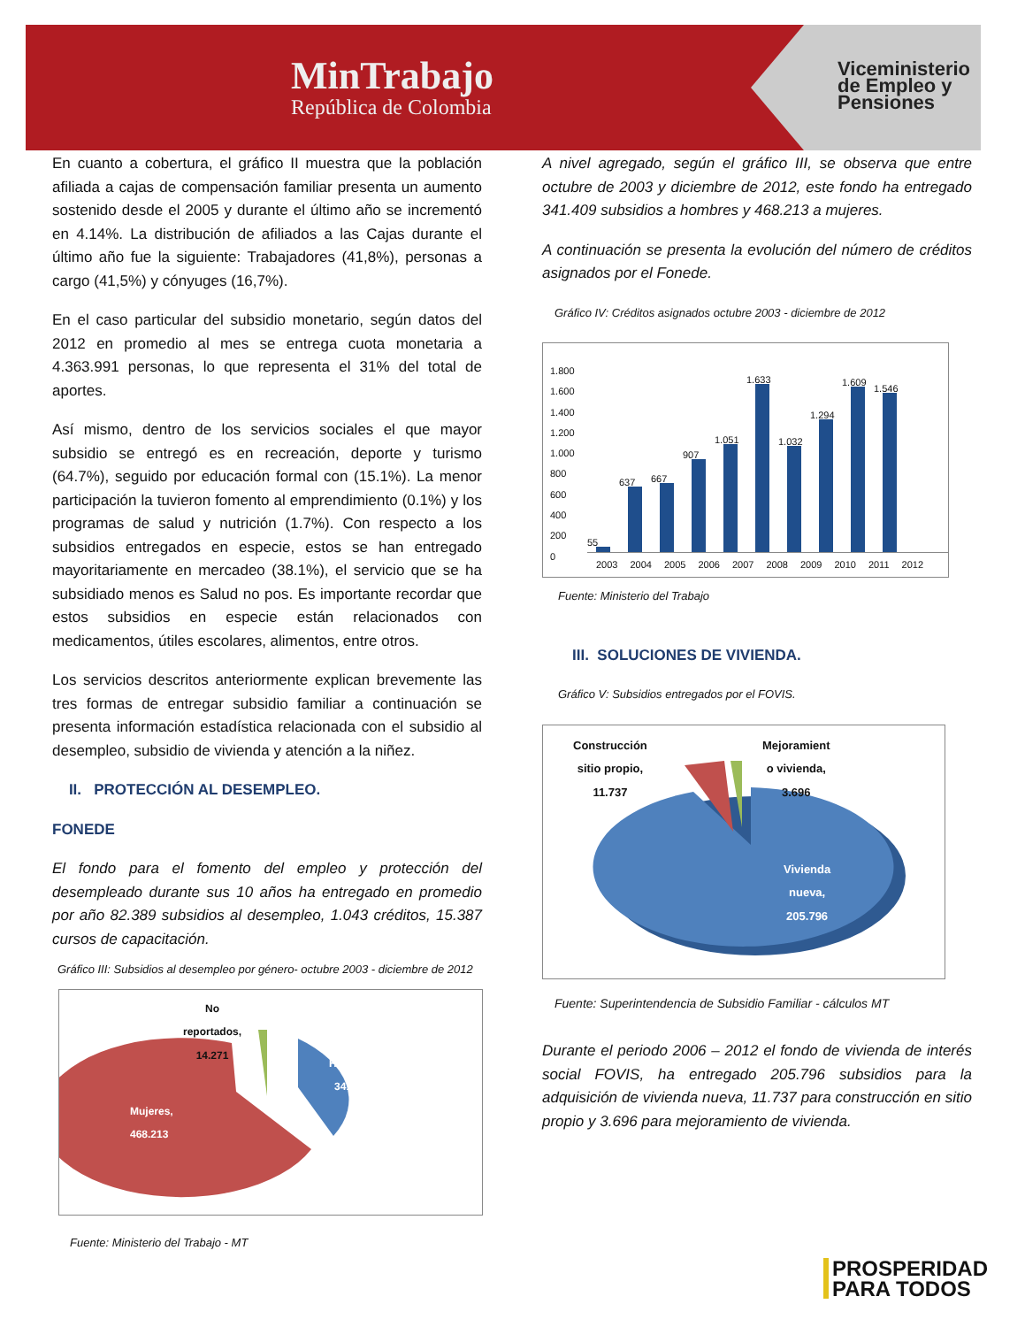MinTrabajo
República de Colombia
Viceministerio
de Empleo y
Pensiones
En cuanto a cobertura, el gráfico II muestra que la población afiliada a cajas de compensación familiar presenta un aumento sostenido desde el 2005 y durante el último año se incrementó en 4.14%. La distribución de afiliados a las Cajas durante el último año fue la siguiente: Trabajadores (41,8%), personas a cargo (41,5%) y cónyuges (16,7%).
En el caso particular del subsidio monetario, según datos del 2012 en promedio al mes se entrega cuota monetaria a 4.363.991 personas, lo que representa el 31% del total de aportes.
Así mismo, dentro de los servicios sociales el que mayor subsidio se entregó es en recreación, deporte y turismo (64.7%), seguido por educación formal con (15.1%). La menor participación la tuvieron fomento al emprendimiento (0.1%) y los programas de salud y nutrición (1.7%). Con respecto a los subsidios entregados en especie, estos se han entregado mayoritariamente en mercadeo (38.1%), el servicio que se ha subsidiado menos es Salud no pos. Es importante recordar que estos subsidios en especie están relacionados con medicamentos, útiles escolares, alimentos, entre otros.
Los servicios descritos anteriormente explican brevemente las tres formas de entregar subsidio familiar a continuación se presenta información estadística relacionada con el subsidio al desempleo, subsidio de vivienda y atención a la niñez.
II. PROTECCIÓN AL DESEMPLEO.
FONEDE
El fondo para el fomento del empleo y protección del desempleado durante sus 10 años ha entregado en promedio por año 82.389 subsidios al desempleo, 1.043 créditos, 15.387 cursos de capacitación.
Gráfico III: Subsidios al desempleo por género- octubre 2003 - diciembre de 2012
No
reportados,
14.271
Hombres,
341.409
Mujeres,
468.213
Fuente: Ministerio del Trabajo - MT
A nivel agregado, según el gráfico III, se observa que entre octubre de 2003 y diciembre de 2012, este fondo ha entregado 341.409 subsidios a hombres y 468.213 a mujeres.
A continuación se presenta la evolución del número de créditos asignados por el Fonede.
Gráfico IV: Créditos asignados octubre 2003 - diciembre de 2012
1.800
1.600
1.400
1.200
1.000
800
600
400
200
0
55
637
667
907
1.051
1.633
1.032
1.294
1.609
1.546
2003 2004 2005 2006 2007 2008 2009 2010 2011 2012
Fuente: Ministerio del Trabajo
III. SOLUCIONES DE VIVIENDA.
Gráfico V: Subsidios entregados por el FOVIS.
Construcción
sitio propio,
11.737
Mejoramient
o vivienda,
3.696
Vivienda
nueva,
205.796
Fuente: Superintendencia de Subsidio Familiar - cálculos MT
Durante el periodo 2006 – 2012 el fondo de vivienda de interés social FOVIS, ha entregado 205.796 subsidios para la adquisición de vivienda nueva, 11.737 para construcción en sitio propio y 3.696 para mejoramiento de vivienda.
PROSPERIDAD
PARA TODOS